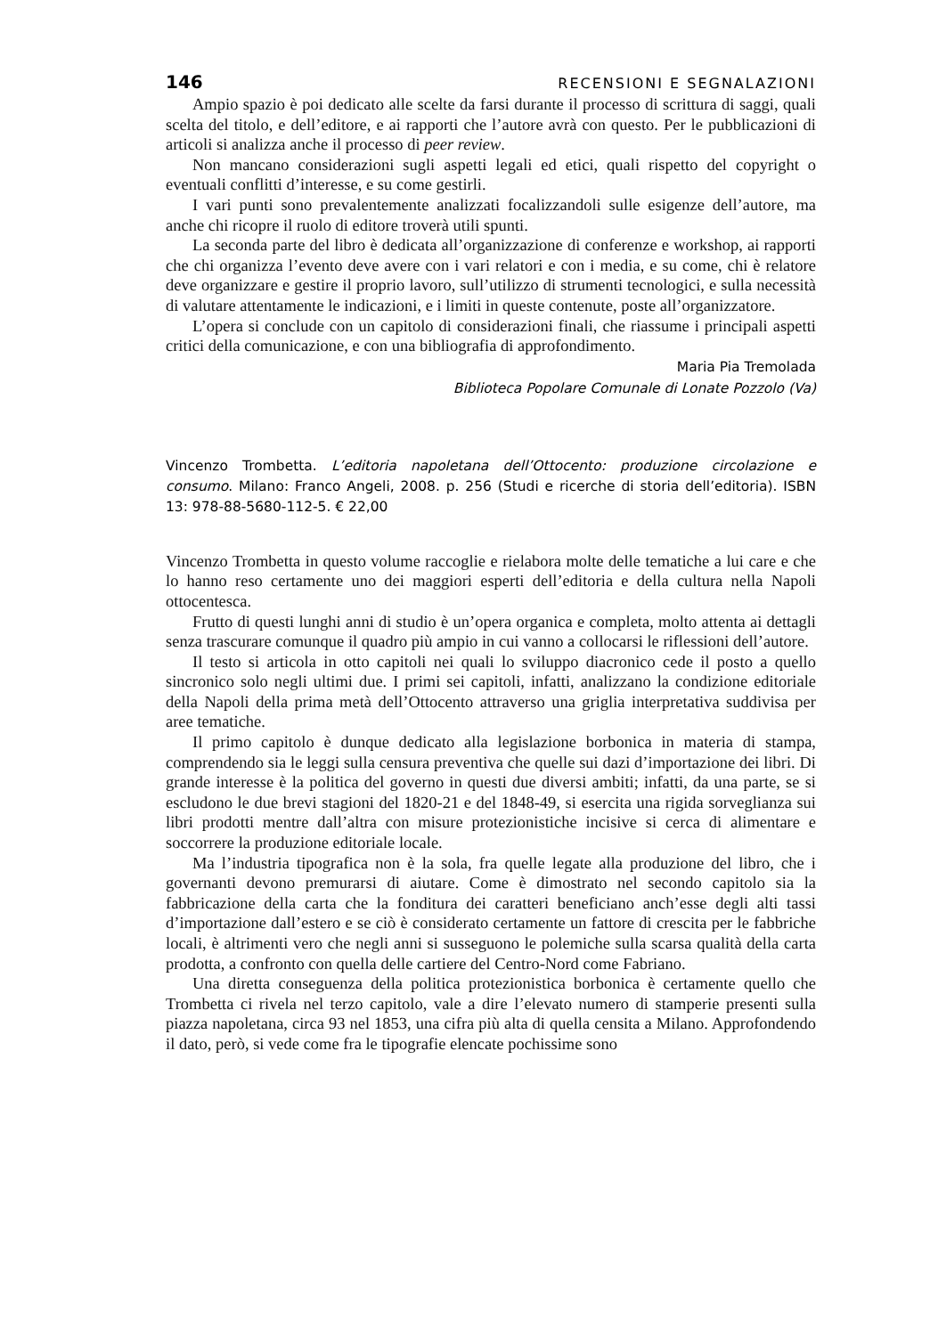146 RECENSIONI E SEGNALAZIONI
Ampio spazio è poi dedicato alle scelte da farsi durante il processo di scrittura di saggi, quali scelta del titolo, e dell’editore, e ai rapporti che l’autore avrà con questo. Per le pubblicazioni di articoli si analizza anche il processo di peer review.
Non mancano considerazioni sugli aspetti legali ed etici, quali rispetto del copyright o eventuali conflitti d’interesse, e su come gestirli.
I vari punti sono prevalentemente analizzati focalizzandoli sulle esigenze dell’autore, ma anche chi ricopre il ruolo di editore troverà utili spunti.
La seconda parte del libro è dedicata all’organizzazione di conferenze e workshop, ai rapporti che chi organizza l’evento deve avere con i vari relatori e con i media, e su come, chi è relatore deve organizzare e gestire il proprio lavoro, sull’utilizzo di strumenti tecnologici, e sulla necessità di valutare attentamente le indicazioni, e i limiti in queste contenute, poste all’organizzatore.
L’opera si conclude con un capitolo di considerazioni finali, che riassume i principali aspetti critici della comunicazione, e con una bibliografia di approfondimento.
Maria Pia Tremolada
Biblioteca Popolare Comunale di Lonate Pozzolo (Va)
Vincenzo Trombetta. L’editoria napoletana dell’Ottocento: produzione circolazione e consumo. Milano: Franco Angeli, 2008. p. 256 (Studi e ricerche di storia dell’editoria). ISBN 13: 978-88-5680-112-5. € 22,00
Vincenzo Trombetta in questo volume raccoglie e rielabora molte delle tematiche a lui care e che lo hanno reso certamente uno dei maggiori esperti dell’editoria e della cultura nella Napoli ottocentesca.
Frutto di questi lunghi anni di studio è un’opera organica e completa, molto attenta ai dettagli senza trascurare comunque il quadro più ampio in cui vanno a collocarsi le riflessioni dell’autore.
Il testo si articola in otto capitoli nei quali lo sviluppo diacronico cede il posto a quello sincronico solo negli ultimi due. I primi sei capitoli, infatti, analizzano la condizione editoriale della Napoli della prima metà dell’Ottocento attraverso una griglia interpretativa suddivisa per aree tematiche.
Il primo capitolo è dunque dedicato alla legislazione borbonica in materia di stampa, comprendendo sia le leggi sulla censura preventiva che quelle sui dazi d’importazione dei libri. Di grande interesse è la politica del governo in questi due diversi ambiti; infatti, da una parte, se si escludono le due brevi stagioni del 1820-21 e del 1848-49, si esercita una rigida sorveglianza sui libri prodotti mentre dall’altra con misure protezionistiche incisive si cerca di alimentare e soccorrere la produzione editoriale locale.
Ma l’industria tipografica non è la sola, fra quelle legate alla produzione del libro, che i governanti devono premurarsi di aiutare. Come è dimostrato nel secondo capitolo sia la fabbricazione della carta che la fonditura dei caratteri beneficiano anch’esse degli alti tassi d’importazione dall’estero e se ciò è considerato certamente un fattore di crescita per le fabbriche locali, è altrimenti vero che negli anni si susseguono le polemiche sulla scarsa qualità della carta prodotta, a confronto con quella delle cartiere del Centro-Nord come Fabriano.
Una diretta conseguenza della politica protezionistica borbonica è certamente quello che Trombetta ci rivela nel terzo capitolo, vale a dire l’elevato numero di stamperie presenti sulla piazza napoletana, circa 93 nel 1853, una cifra più alta di quella censita a Milano. Approfondendo il dato, però, si vede come fra le tipografie elencate pochissime sono